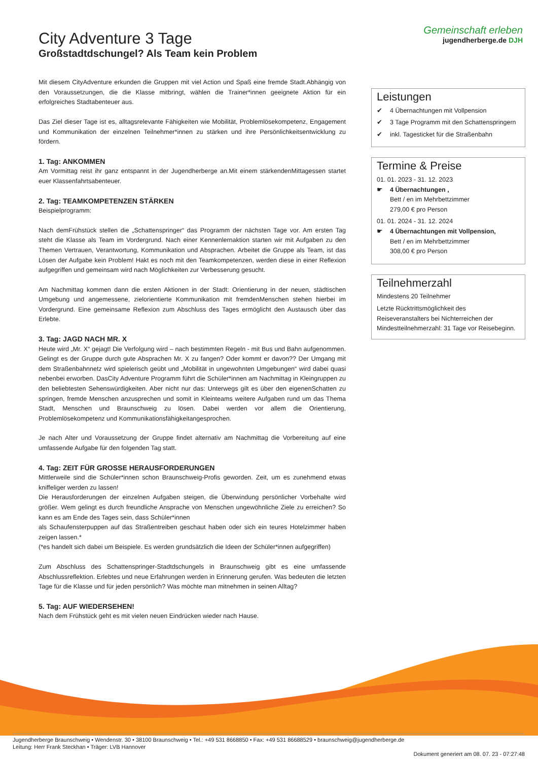Gemeinschaft erleben
jugendherberge.de DJH
City Adventure 3 Tage
Großstadtdschungel? Als Team kein Problem
Mit diesem CityAdventure erkunden die Gruppen mit viel Action und Spaß eine fremde Stadt.Abhängig von den Voraussetzungen, die die Klasse mitbringt, wählen die Trainer*innen geeignete Aktion für ein erfolgreiches Stadtabenteuer aus.
Das Ziel dieser Tage ist es, alltagsrelevante Fähigkeiten wie Mobilität, Problemlösekompetenz, Engagement und Kommunikation der einzelnen Teilnehmer*innen zu stärken und ihre Persönlichkeitsentwicklung zu fördern.
1. Tag: ANKOMMEN
Am Vormittag reist ihr ganz entspannt in der Jugendherberge an.Mit einem stärkendenMittagessen startet euer Klassenfahrtsabenteuer.
2. Tag: TEAMKOMPETENZEN STÄRKEN
Beispielprogramm:
Nach demFrühstück stellen die „Schattenspringer“ das Programm der nächsten Tage vor. Am ersten Tag steht die Klasse als Team im Vordergrund. Nach einer Kennenlernaktion starten wir mit Aufgaben zu den Themen Vertrauen, Verantwortung, Kommunikation und Absprachen. Arbeitet die Gruppe als Team, ist das Lösen der Aufgabe kein Problem! Hakt es noch mit den Teamkompetenzen, werden diese in einer Reflexion aufgegriffen und gemeinsam wird nach Möglichkeiten zur Verbesserung gesucht.
Am Nachmittag kommen dann die ersten Aktionen in der Stadt: Orientierung in der neuen, städtischen Umgebung und angemessene, zielorientierte Kommunikation mit fremdenMenschen stehen hierbei im Vordergrund. Eine gemeinsame Reflexion zum Abschluss des Tages ermöglicht den Austausch über das Erlebte.
3. Tag: JAGD NACH MR. X
Heute wird „Mr. X“ gejagt! Die Verfolgung wird – nach bestimmten Regeln - mit Bus und Bahn aufgenommen. Gelingt es der Gruppe durch gute Absprachen Mr. X zu fangen? Oder kommt er davon?? Der Umgang mit dem Straßenbahnnetz wird spielerisch geübt und „Mobilität in ungewohnten Umgebungen“ wird dabei quasi nebenbei erworben. DasCity Adventure Programm führt die Schüler*innen am Nachmittag in Kleingruppen zu den beliebtesten Sehenswürdigkeiten. Aber nicht nur das: Unterwegs gilt es über den eigenenSchatten zu springen, fremde Menschen anzusprechen und somit in Kleinteams weitere Aufgaben rund um das Thema Stadt, Menschen und Braunschweig zu lösen. Dabei werden vor allem die Orientierung, Problemlösekompetenz und Kommunikationsfähigkeitangesprochen.
Je nach Alter und Voraussetzung der Gruppe findet alternativ am Nachmittag die Vorbereitung auf eine umfassende Aufgabe für den folgenden Tag statt.
4. Tag: ZEIT FÜR GROSSE HERAUSFORDERUNGEN
Mittlerweile sind die Schüler*innen schon Braunschweig-Profis geworden. Zeit, um es zunehmend etwas kniffeliger werden zu lassen!
Die Herausforderungen der einzelnen Aufgaben steigen, die Überwindung persönlicher Vorbehalte wird größer. Wem gelingt es durch freundliche Ansprache von Menschen ungewöhnliche Ziele zu erreichen? So kann es am Ende des Tages sein, dass Schüler*innen
als Schaufensterpuppen auf das Straßentreiben geschaut haben oder sich ein teures Hotelzimmer haben zeigen lassen.*
(*es handelt sich dabei um Beispiele. Es werden grundsätzlich die Ideen der Schüler*innen aufgegriffen)
Zum Abschluss des Schattenspringer-Stadtdschungels in Braunschweig gibt es eine umfassende Abschlussreflektion. Erlebtes und neue Erfahrungen werden in Erinnerung gerufen. Was bedeuten die letzten Tage für die Klasse und für jeden persönlich? Was möchte man mitnehmen in seinen Alltag?
5. Tag: AUF WIEDERSEHEN!
Nach dem Frühstück geht es mit vielen neuen Eindrücken wieder nach Hause.
Leistungen
✔ 4 Übernachtungen mit Vollpension
✔ 3 Tage Programm mit den Schattenspringern
✔ inkl. Tagesticket für die Straßenbahn
Termine & Preise
01. 01. 2023 - 31. 12. 2023
☛ 4 Übernachtungen ,
Bett / en im Mehrbettzimmer
279,00 € pro Person
01. 01. 2024 - 31. 12. 2024
☛ 4 Übernachtungen mit Vollpension,
Bett / en im Mehrbettzimmer
308,00 € pro Person
Teilnehmerzahl
Mindestens 20 Teilnehmer
Letzte Rücktrittsmöglichkeit des Reiseveranstalters bei Nichterreichen der Mindestteilnehmerzahl: 31 Tage vor Reisebeginn.
Jugendherberge Braunschweig • Wendenstr. 30 • 38100 Braunschweig • Tel.: +49 531 8668850 • Fax: +49 531 86688529 • braunschweig@jugendherberge.de
Leitung: Herr Frank Steckhan • Träger: LVB Hannover
Dokument generiert am 08. 07. 23 - 07:27:48